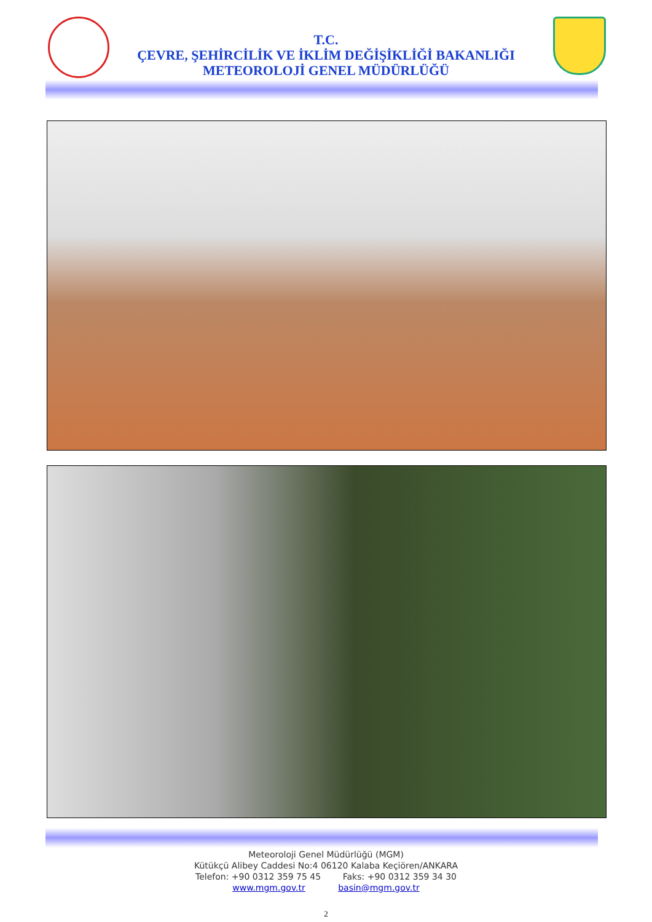T.C.
ÇEVRE, ŞEHİRCİLİK VE İKLİM DEĞİŞİKLİĞİ BAKANLIĞI
METEOROLOJİ GENEL MÜDÜRLÜĞÜ
Meteoroloji Genel Müdürlüğü (MGM)
Kütükçü Alibey Caddesi No:4 06120 Kalaba Keçiören/ANKARA
Telefon: +90 0312 359 75 45 Faks: +90 0312 359 34 30
www.mgm.gov.tr basin@mgm.gov.tr
2